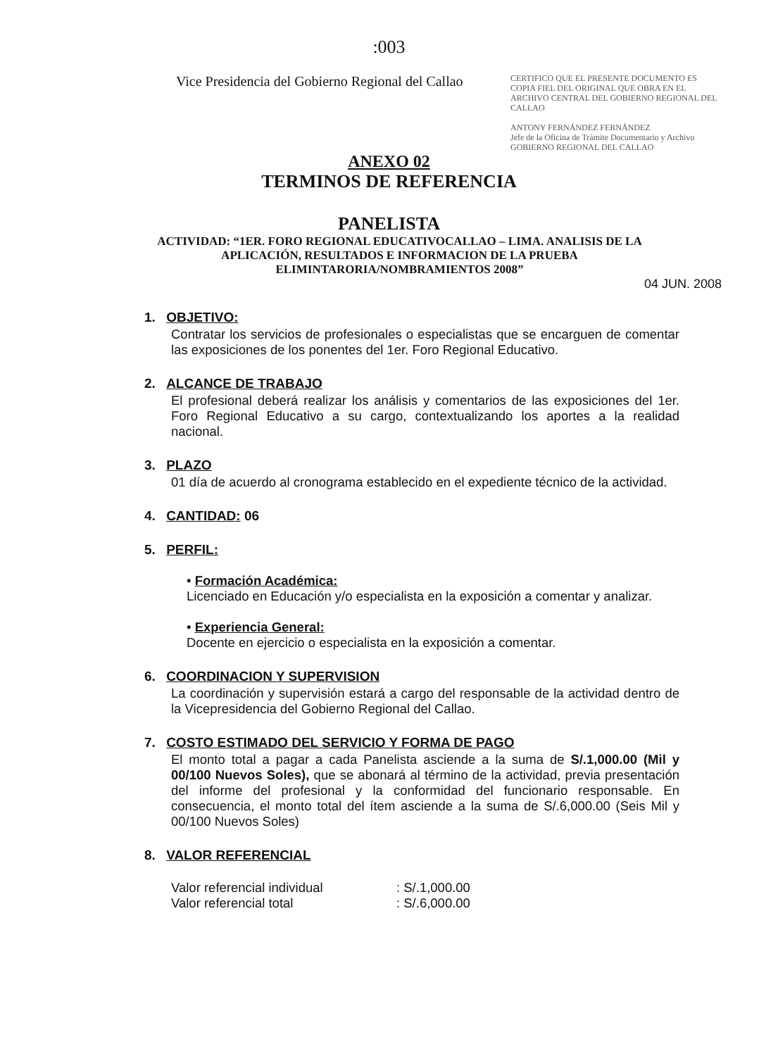:003
Vice Presidencia del Gobierno Regional del Callao
CERTIFICO QUE EL PRESENTE DOCUMENTO ES COPIA FIEL DEL ORIGINAL QUE OBRA EN EL ARCHIVO CENTRAL DEL GOBIERNO REGIONAL DEL CALLAO
ANTONY FERNÁNDEZ FERNÁNDEZ
Jefe de la Oficina de Trámite Documentario y Archivo
GOBIERNO REGIONAL DEL CALLAO
ANEXO 02
TERMINOS DE REFERENCIA
PANELISTA
ACTIVIDAD: “1ER. FORO REGIONAL EDUCATIVOCALLAO – LIMA. ANALISIS DE LA APLICACIÓN, RESULTADOS E INFORMACION DE LA PRUEBA ELIMINTARORIA/NOMBRAMIENTOS 2008”
04 JUN. 2008
1. OBJETIVO:
Contratar los servicios de profesionales o especialistas que se encarguen de comentar las exposiciones de los ponentes del 1er. Foro Regional Educativo.
2. ALCANCE DE TRABAJO
El profesional deberá realizar los análisis y comentarios de las exposiciones del 1er. Foro Regional Educativo a su cargo, contextualizando los aportes a la realidad nacional.
3. PLAZO
01 día de acuerdo al cronograma establecido en el expediente técnico de la actividad.
4. CANTIDAD: 06
5. PERFIL:
• Formación Académica:
Licenciado en Educación y/o especialista en la exposición a comentar y analizar.
• Experiencia General:
Docente en ejercicio o especialista en la exposición a comentar.
6. COORDINACION Y SUPERVISION
La coordinación y supervisión estará a cargo del responsable de la actividad dentro de la Vicepresidencia del Gobierno Regional del Callao.
7. COSTO ESTIMADO DEL SERVICIO Y FORMA DE PAGO
El monto total a pagar a cada Panelista asciende a la suma de S/.1,000.00 (Mil y 00/100 Nuevos Soles), que se abonará al término de la actividad, previa presentación del informe del profesional y la conformidad del funcionario responsable. En consecuencia, el monto total del ítem asciende a la suma de S/.6,000.00 (Seis Mil y 00/100 Nuevos Soles)
8. VALOR REFERENCIAL
Valor referencial individual : S/.1,000.00
Valor referencial total : S/.6,000.00